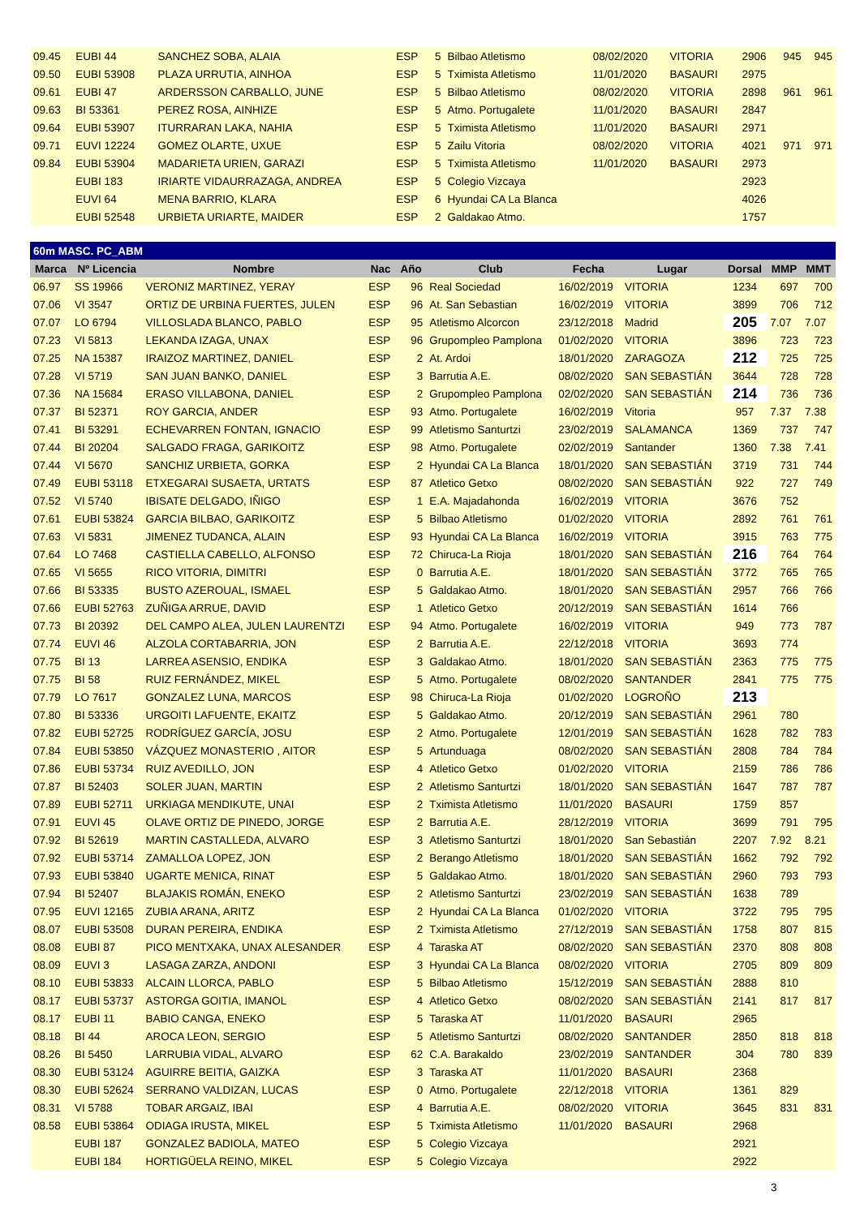| 09.45 | EUBI 44 | SANCHEZ SOBA, ALAIA | ESP | 5 | Bilbao Atletismo | 08/02/2020 | VITORIA | 2906 | 945 | 945 |
| 09.50 | EUBI 53908 | PLAZA URRUTIA, AINHOA | ESP | 5 | Tximista Atletismo | 11/01/2020 | BASAURI | 2975 | | |
| 09.61 | EUBI 47 | ARDERSSON CARBALLO, JUNE | ESP | 5 | Bilbao Atletismo | 08/02/2020 | VITORIA | 2898 | 961 | 961 |
| 09.63 | BI 53361 | PEREZ ROSA, AINHIZE | ESP | 5 | Atmo. Portugalete | 11/01/2020 | BASAURI | 2847 | | |
| 09.64 | EUBI 53907 | ITURRARAN LAKA, NAHIA | ESP | 5 | Tximista Atletismo | 11/01/2020 | BASAURI | 2971 | | |
| 09.71 | EUVI 12224 | GOMEZ OLARTE, UXUE | ESP | 5 | Zailu Vitoria | 08/02/2020 | VITORIA | 4021 | 971 | 971 |
| 09.84 | EUBI 53904 | MADARIETA URIEN, GARAZI | ESP | 5 | Tximista Atletismo | 11/01/2020 | BASAURI | 2973 | | |
| | EUBI 183 | IRIARTE VIDAURRAZAGA, ANDREA | ESP | 5 | Colegio Vizcaya | | | 2923 | | |
| | EUVI 64 | MENA BARRIO, KLARA | ESP | 6 | Hyundai CA La Blanca | | | 4026 | | |
| | EUBI 52548 | URBIETA URIARTE, MAIDER | ESP | 2 | Galdakao Atmo. | | | 1757 | | |
| 60m MASC. PC_ABM | | | | | | | | | | |
| Marca | Nº Licencia | Nombre | Nac | Año | Club | Fecha | Lugar | Dorsal | MMP | MMT |
| 06.97 | SS 19966 | VERONIZ MARTINEZ, YERAY | ESP | 96 | Real Sociedad | 16/02/2019 | VITORIA | 1234 | 697 | 700 |
| 07.06 | VI 3547 | ORTIZ DE URBINA FUERTES, JULEN | ESP | 96 | At. San Sebastian | 16/02/2019 | VITORIA | 3899 | 706 | 712 |
| 07.07 | LO 6794 | VILLOSLADA BLANCO, PABLO | ESP | 95 | Atletismo Alcorcon | 23/12/2018 | Madrid | 205 | 7.07 | 7.07 |
| 07.23 | VI 5813 | LEKANDA IZAGA, UNAX | ESP | 96 | Grupompleo Pamplona | 01/02/2020 | VITORIA | 3896 | 723 | 723 |
| 07.25 | NA 15387 | IRAIZOZ MARTINEZ, DANIEL | ESP | 2 | At. Ardoi | 18/01/2020 | ZARAGOZA | 212 | 725 | 725 |
| 07.28 | VI 5719 | SAN JUAN BANKO, DANIEL | ESP | 3 | Barrutia A.E. | 08/02/2020 | SAN SEBASTIÁN | 3644 | 728 | 728 |
| 07.36 | NA 15684 | ERASO VILLABONA, DANIEL | ESP | 2 | Grupompleo Pamplona | 02/02/2020 | SAN SEBASTIÁN | 214 | 736 | 736 |
| 07.37 | BI 52371 | ROY GARCIA, ANDER | ESP | 93 | Atmo. Portugalete | 16/02/2019 | Vitoria | 957 | 7.37 | 7.38 |
| 07.41 | BI 53291 | ECHEVARREN FONTAN, IGNACIO | ESP | 99 | Atletismo Santurtzi | 23/02/2019 | SALAMANCA | 1369 | 737 | 747 |
| 07.44 | BI 20204 | SALGADO FRAGA, GARIKOITZ | ESP | 98 | Atmo. Portugalete | 02/02/2019 | Santander | 1360 | 7.38 | 7.41 |
| 07.44 | VI 5670 | SANCHIZ URBIETA, GORKA | ESP | 2 | Hyundai CA La Blanca | 18/01/2020 | SAN SEBASTIÁN | 3719 | 731 | 744 |
| 07.49 | EUBI 53118 | ETXEGARAI SUSAETA, URTATS | ESP | 87 | Atletico Getxo | 08/02/2020 | SAN SEBASTIÁN | 922 | 727 | 749 |
| 07.52 | VI 5740 | IBISATE DELGADO, IÑIGO | ESP | 1 | E.A. Majadahonda | 16/02/2019 | VITORIA | 3676 | 752 | |
| 07.61 | EUBI 53824 | GARCIA BILBAO, GARIKOITZ | ESP | 5 | Bilbao Atletismo | 01/02/2020 | VITORIA | 2892 | 761 | 761 |
| 07.63 | VI 5831 | JIMENEZ TUDANCA, ALAIN | ESP | 93 | Hyundai CA La Blanca | 16/02/2019 | VITORIA | 3915 | 763 | 775 |
| 07.64 | LO 7468 | CASTIELLA CABELLO, ALFONSO | ESP | 72 | Chiruca-La Rioja | 18/01/2020 | SAN SEBASTIÁN | 216 | 764 | 764 |
| 07.65 | VI 5655 | RICO VITORIA, DIMITRI | ESP | 0 | Barrutia A.E. | 18/01/2020 | SAN SEBASTIÁN | 3772 | 765 | 765 |
| 07.66 | BI 53335 | BUSTO AZEROUAL, ISMAEL | ESP | 5 | Galdakao Atmo. | 18/01/2020 | SAN SEBASTIÁN | 2957 | 766 | 766 |
| 07.66 | EUBI 52763 | ZUÑIGA ARRUE, DAVID | ESP | 1 | Atletico Getxo | 20/12/2019 | SAN SEBASTIÁN | 1614 | 766 | |
| 07.73 | BI 20392 | DEL CAMPO ALEA, JULEN LAURENTZI | ESP | 94 | Atmo. Portugalete | 16/02/2019 | VITORIA | 949 | 773 | 787 |
| 07.74 | EUVI 46 | ALZOLA CORTABARRIA, JON | ESP | 2 | Barrutia A.E. | 22/12/2018 | VITORIA | 3693 | 774 | |
| 07.75 | BI 13 | LARREA ASENSIO, ENDIKA | ESP | 3 | Galdakao Atmo. | 18/01/2020 | SAN SEBASTIÁN | 2363 | 775 | 775 |
| 07.75 | BI 58 | RUIZ FERNÁNDEZ, MIKEL | ESP | 5 | Atmo. Portugalete | 08/02/2020 | SANTANDER | 2841 | 775 | 775 |
| 07.79 | LO 7617 | GONZALEZ LUNA, MARCOS | ESP | 98 | Chiruca-La Rioja | 01/02/2020 | LOGROÑO | 213 | | |
| 07.80 | BI 53336 | URGOITI LAFUENTE, EKAITZ | ESP | 5 | Galdakao Atmo. | 20/12/2019 | SAN SEBASTIÁN | 2961 | 780 | |
| 07.82 | EUBI 52725 | RODRÍGUEZ GARCÍA, JOSU | ESP | 2 | Atmo. Portugalete | 12/01/2019 | SAN SEBASTIÁN | 1628 | 782 | 783 |
| 07.84 | EUBI 53850 | VÁZQUEZ MONASTERIO , AITOR | ESP | 5 | Artunduaga | 08/02/2020 | SAN SEBASTIÁN | 2808 | 784 | 784 |
| 07.86 | EUBI 53734 | RUIZ AVEDILLO, JON | ESP | 4 | Atletico Getxo | 01/02/2020 | VITORIA | 2159 | 786 | 786 |
| 07.87 | BI 52403 | SOLER JUAN, MARTIN | ESP | 2 | Atletismo Santurtzi | 18/01/2020 | SAN SEBASTIÁN | 1647 | 787 | 787 |
| 07.89 | EUBI 52711 | URKIAGA MENDIKUTE, UNAI | ESP | 2 | Tximista Atletismo | 11/01/2020 | BASAURI | 1759 | 857 | |
| 07.91 | EUVI 45 | OLAVE ORTIZ DE PINEDO, JORGE | ESP | 2 | Barrutia A.E. | 28/12/2019 | VITORIA | 3699 | 791 | 795 |
| 07.92 | BI 52619 | MARTIN CASTALLEDA, ALVARO | ESP | 3 | Atletismo Santurtzi | 18/01/2020 | San Sebastián | 2207 | 7.92 | 8.21 |
| 07.92 | EUBI 53714 | ZAMALLOA LOPEZ, JON | ESP | 2 | Berango Atletismo | 18/01/2020 | SAN SEBASTIÁN | 1662 | 792 | 792 |
| 07.93 | EUBI 53840 | UGARTE MENICA, RINAT | ESP | 5 | Galdakao Atmo. | 18/01/2020 | SAN SEBASTIÁN | 2960 | 793 | 793 |
| 07.94 | BI 52407 | BLAJAKIS ROMÁN, ENEKO | ESP | 2 | Atletismo Santurtzi | 23/02/2019 | SAN SEBASTIÁN | 1638 | 789 | |
| 07.95 | EUVI 12165 | ZUBIA ARANA, ARITZ | ESP | 2 | Hyundai CA La Blanca | 01/02/2020 | VITORIA | 3722 | 795 | 795 |
| 08.07 | EUBI 53508 | DURAN PEREIRA, ENDIKA | ESP | 2 | Tximista Atletismo | 27/12/2019 | SAN SEBASTIÁN | 1758 | 807 | 815 |
| 08.08 | EUBI 87 | PICO MENTXAKA, UNAX ALESANDER | ESP | 4 | Taraska AT | 08/02/2020 | SAN SEBASTIÁN | 2370 | 808 | 808 |
| 08.09 | EUVI 3 | LASAGA ZARZA, ANDONI | ESP | 3 | Hyundai CA La Blanca | 08/02/2020 | VITORIA | 2705 | 809 | 809 |
| 08.10 | EUBI 53833 | ALCAIN LLORCA, PABLO | ESP | 5 | Bilbao Atletismo | 15/12/2019 | SAN SEBASTIÁN | 2888 | 810 | |
| 08.17 | EUBI 53737 | ASTORGA GOITIA, IMANOL | ESP | 4 | Atletico Getxo | 08/02/2020 | SAN SEBASTIÁN | 2141 | 817 | 817 |
| 08.17 | EUBI 11 | BABIO CANGA, ENEKO | ESP | 5 | Taraska AT | 11/01/2020 | BASAURI | 2965 | | |
| 08.18 | BI 44 | AROCA LEON, SERGIO | ESP | 5 | Atletismo Santurtzi | 08/02/2020 | SANTANDER | 2850 | 818 | 818 |
| 08.26 | BI 5450 | LARRUBIA VIDAL, ALVARO | ESP | 62 | C.A. Barakaldo | 23/02/2019 | SANTANDER | 304 | 780 | 839 |
| 08.30 | EUBI 53124 | AGUIRRE BEITIA, GAIZKA | ESP | 3 | Taraska AT | 11/01/2020 | BASAURI | 2368 | | |
| 08.30 | EUBI 52624 | SERRANO VALDIZAN, LUCAS | ESP | 0 | Atmo. Portugalete | 22/12/2018 | VITORIA | 1361 | 829 | |
| 08.31 | VI 5788 | TOBAR ARGAIZ, IBAI | ESP | 4 | Barrutia A.E. | 08/02/2020 | VITORIA | 3645 | 831 | 831 |
| 08.58 | EUBI 53864 | ODIAGA IRUSTA, MIKEL | ESP | 5 | Tximista Atletismo | 11/01/2020 | BASAURI | 2968 | | |
| | EUBI 187 | GONZALEZ BADIOLA, MATEO | ESP | 5 | Colegio Vizcaya | | | 2921 | | |
| | EUBI 184 | HORTIGÜELA REINO, MIKEL | ESP | 5 | Colegio Vizcaya | | | 2922 | | |
3